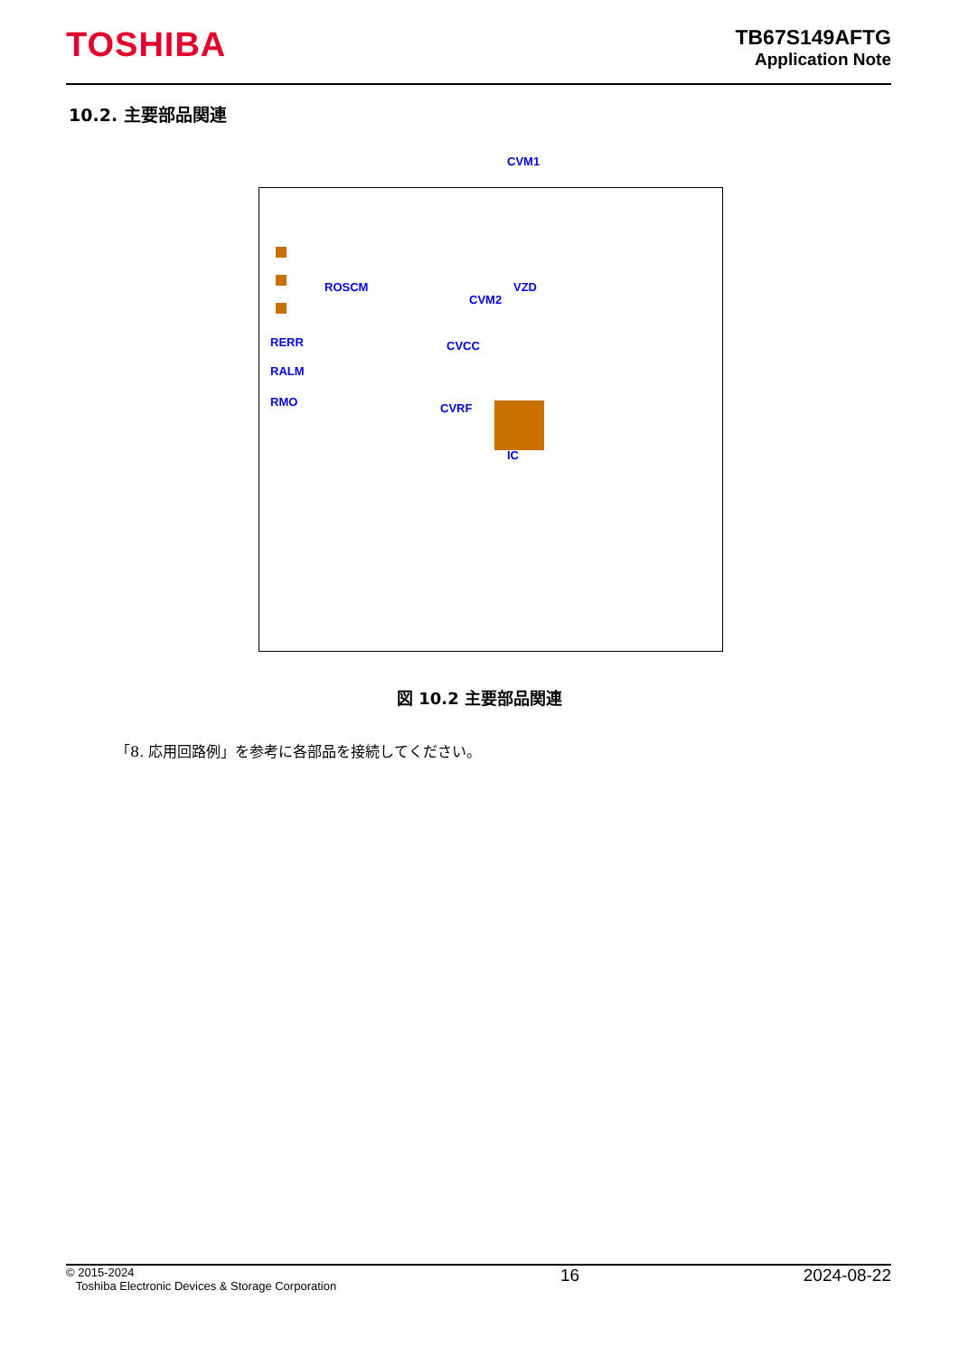TOSHIBA
TB67S149AFTG
Application Note
10.2. 主要部品関連
CVM1
ROSCM
RERR
RALM
RMO
CVM2
VZD
CVCC
CVRF
IC
図 10.2 主要部品関連
「8. 応用回路例」を参考に各部品を接続してください。
© 2015-2024
Toshiba Electronic Devices & Storage Corporation
16 2024-08-22